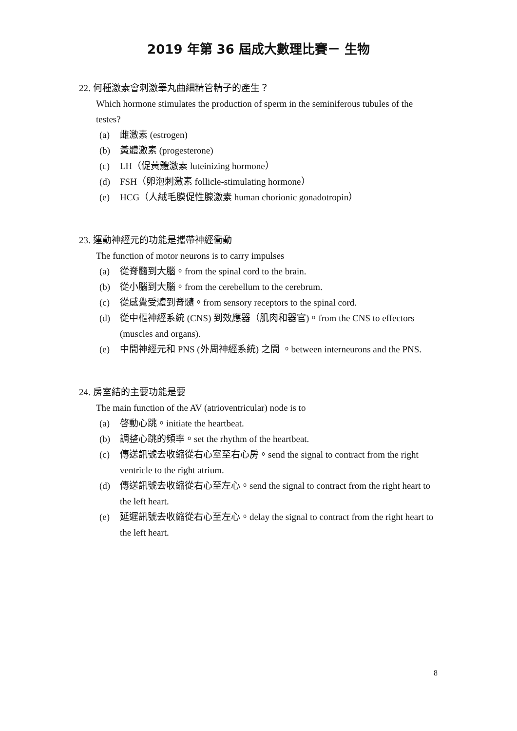2019 年第 36 屆成大數理比賽－ 生物
22. 何種激素會刺激睪丸曲細精管精子的產生？
Which hormone stimulates the production of sperm in the seminiferous tubules of the testes?
(a) 雌激素 (estrogen)
(b) 黃體激素 (progesterone)
(c) LH（促黃體激素 luteinizing hormone）
(d) FSH（卵泡刺激素 follicle-stimulating hormone）
(e) HCG（人絨毛膜促性腺激素 human chorionic gonadotropin）
23. 運動神經元的功能是攜帶神經衝動
The function of motor neurons is to carry impulses
(a) 從脊髓到大腦。from the spinal cord to the brain.
(b) 從小腦到大腦。from the cerebellum to the cerebrum.
(c) 從感覺受體到脊髓。from sensory receptors to the spinal cord.
(d) 從中樞神經系統 (CNS) 到效應器（肌肉和器官)。from the CNS to effectors (muscles and organs).
(e) 中間神經元和 PNS (外周神經系統) 之間 。between interneurons and the PNS.
24. 房室結的主要功能是要
The main function of the AV (atrioventricular) node is to
(a) 啓動心跳。initiate the heartbeat.
(b) 調整心跳的頻率。set the rhythm of the heartbeat.
(c) 傳送訊號去收縮從右心室至右心房。send the signal to contract from the right ventricle to the right atrium.
(d) 傳送訊號去收縮從右心至左心。send the signal to contract from the right heart to the left heart.
(e) 延遲訊號去收縮從右心至左心。delay the signal to contract from the right heart to the left heart.
8